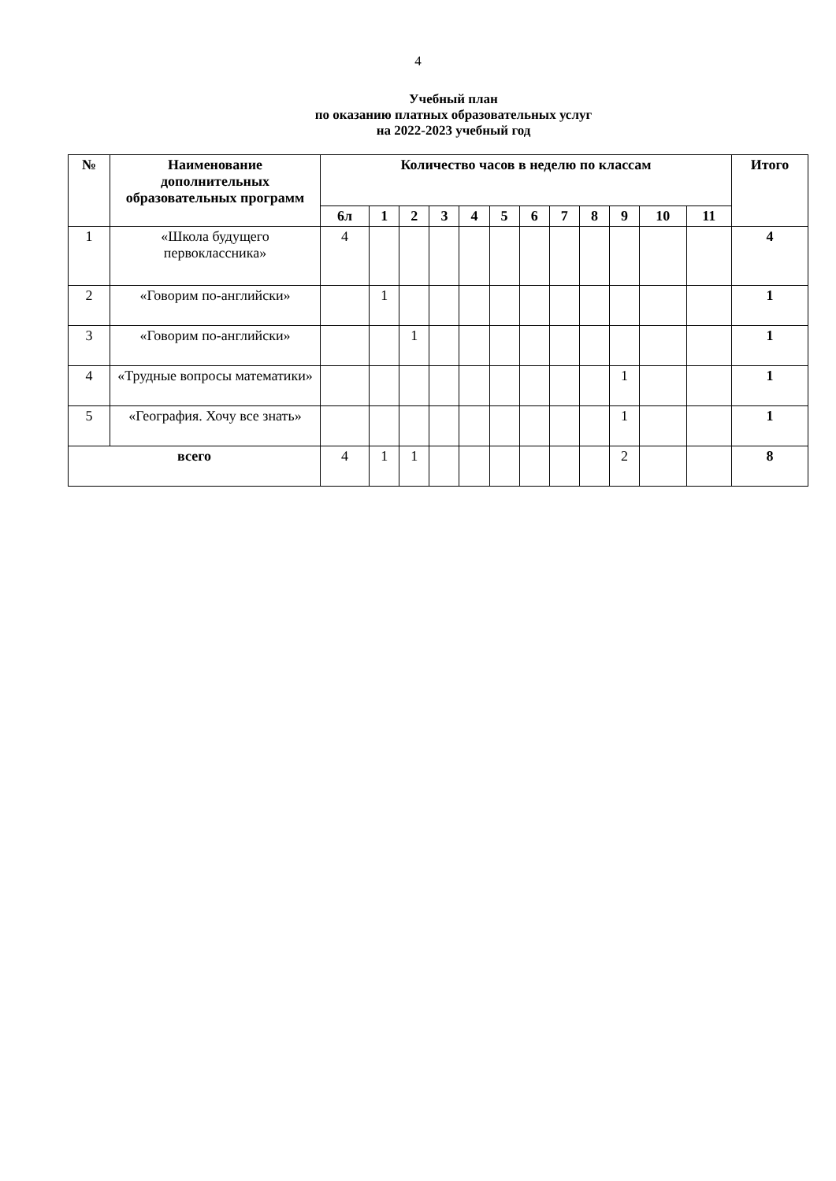4
Учебный план
по оказанию платных образовательных услуг
на 2022-2023 учебный год
| № | Наименование дополнительных образовательных программ | Количество часов в неделю по классам | | | | | | | | | | | | Итого |
| --- | --- | --- | --- | --- | --- | --- | --- | --- | --- | --- | --- | --- | --- | --- |
| | | 6л | 1 | 2 | 3 | 4 | 5 | 6 | 7 | 8 | 9 | 10 | 11 | |
| 1 | «Школа будущего первоклассника» | 4 | | | | | | | | | | | | 4 |
| 2 | «Говорим по-английски» | | 1 | | | | | | | | | | | 1 |
| 3 | «Говорим по-английски» | | | 1 | | | | | | | | | | 1 |
| 4 | «Трудные вопросы математики» | | | | | | | | | | 1 | | | 1 |
| 5 | «География. Хочу все знать» | | | | | | | | | | 1 | | | 1 |
| всего | | 4 | 1 | 1 | | | | | | | 2 | | | 8 |